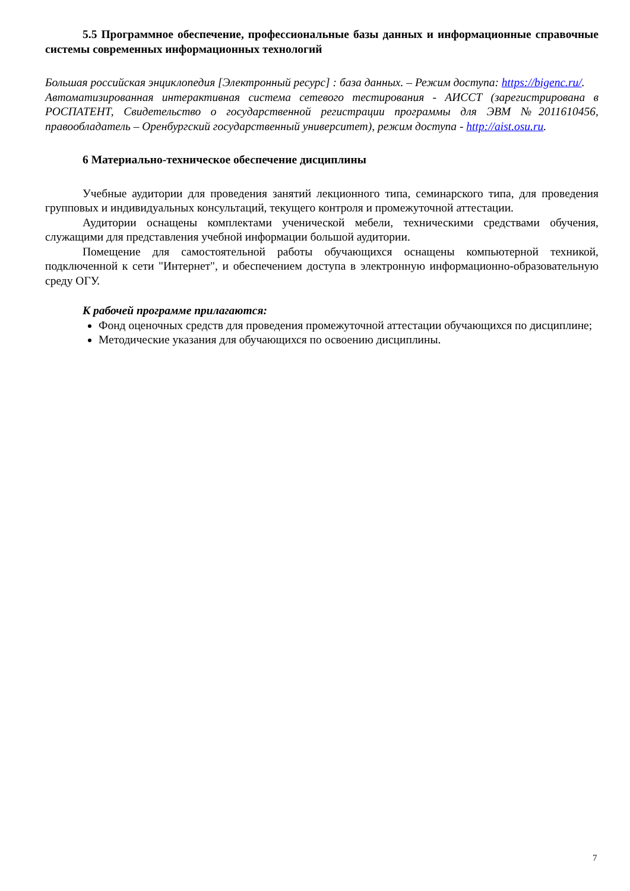5.5 Программное обеспечение, профессиональные базы данных и информационные справочные системы современных информационных технологий
Большая российская энциклопедия [Электронный ресурс] : база данных. – Режим доступа: https://bigenc.ru/.
Автоматизированная интерактивная система сетевого тестирования - АИССТ (зарегистрирована в РОСПАТЕНТ, Свидетельство о государственной регистрации программы для ЭВМ №2011610456, правообладатель – Оренбургский государственный университет), режим доступа - http://aist.osu.ru.
6 Материально-техническое обеспечение дисциплины
Учебные аудитории для проведения занятий лекционного типа, семинарского типа, для проведения групповых и индивидуальных консультаций, текущего контроля и промежуточной аттестации.
Аудитории оснащены комплектами ученической мебели, техническими средствами обучения, служащими для представления учебной информации большой аудитории.
Помещение для самостоятельной работы обучающихся оснащены компьютерной техникой, подключенной к сети "Интернет", и обеспечением доступа в электронную информационно-образовательную среду ОГУ.
К рабочей программе прилагаются:
Фонд оценочных средств для проведения промежуточной аттестации обучающихся по дисциплине;
Методические указания для обучающихся по освоению дисциплины.
7